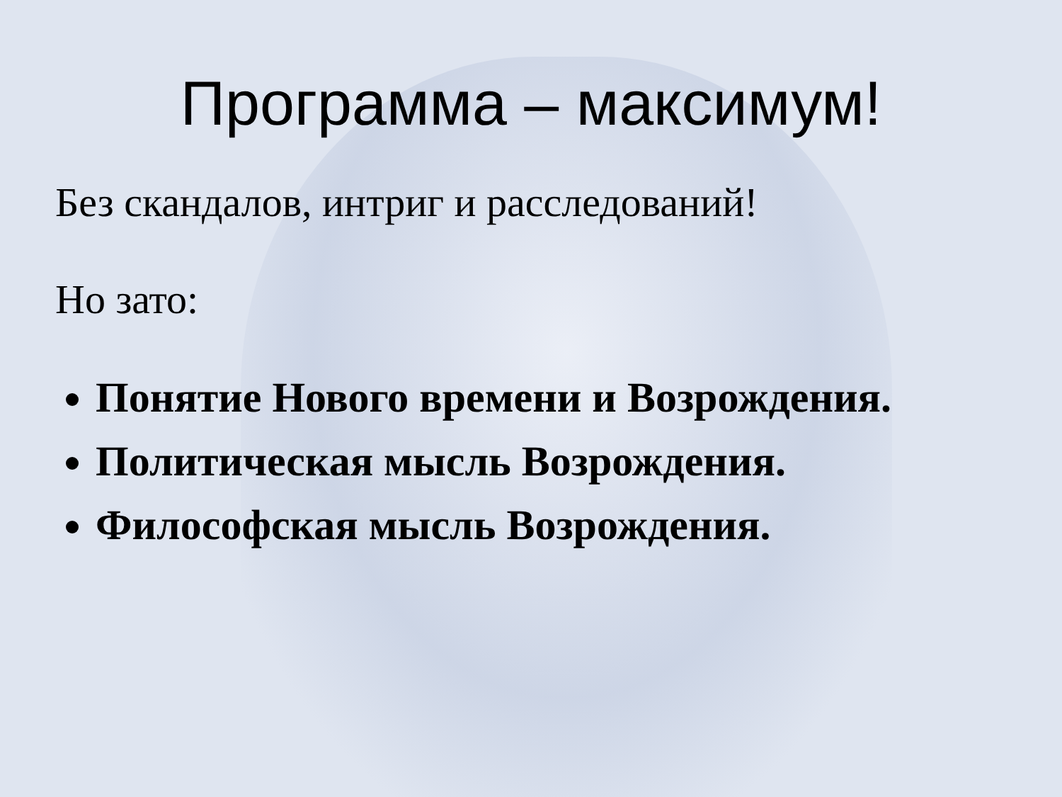Программа – максимум!
Без скандалов, интриг и расследований!
Но зато:
Понятие Нового времени и Возрождения.
Политическая мысль Возрождения.
Философская мысль Возрождения.